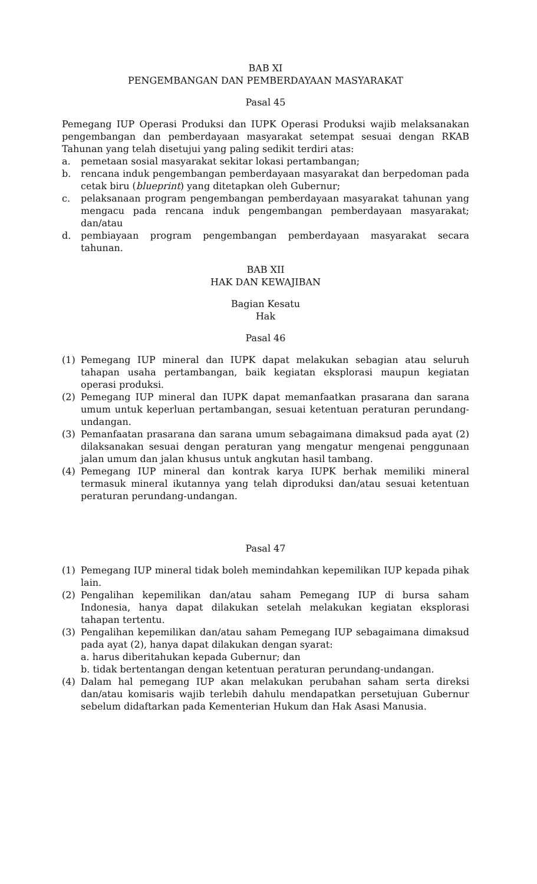BAB XI
PENGEMBANGAN DAN PEMBERDAYAAN MASYARAKAT
Pasal 45
Pemegang IUP Operasi Produksi dan IUPK Operasi Produksi wajib melaksanakan pengembangan dan pemberdayaan masyarakat setempat sesuai dengan RKAB Tahunan yang telah disetujui yang paling sedikit terdiri atas:
a. pemetaan sosial masyarakat sekitar lokasi pertambangan;
b. rencana induk pengembangan pemberdayaan masyarakat dan berpedoman pada cetak biru (blueprint) yang ditetapkan oleh Gubernur;
c. pelaksanaan program pengembangan pemberdayaan masyarakat tahunan yang mengacu pada rencana induk pengembangan pemberdayaan masyarakat; dan/atau
d. pembiayaan program pengembangan pemberdayaan masyarakat secara tahunan.
BAB XII
HAK DAN KEWAJIBAN
Bagian Kesatu
Hak
Pasal 46
(1) Pemegang IUP mineral dan IUPK dapat melakukan sebagian atau seluruh tahapan usaha pertambangan, baik kegiatan eksplorasi maupun kegiatan operasi produksi.
(2) Pemegang IUP mineral dan IUPK dapat memanfaatkan prasarana dan sarana umum untuk keperluan pertambangan, sesuai ketentuan peraturan perundang-undangan.
(3) Pemanfaatan prasarana dan sarana umum sebagaimana dimaksud pada ayat (2) dilaksanakan sesuai dengan peraturan yang mengatur mengenai penggunaan jalan umum dan jalan khusus untuk angkutan hasil tambang.
(4) Pemegang IUP mineral dan kontrak karya IUPK berhak memiliki mineral termasuk mineral ikutannya yang telah diproduksi dan/atau sesuai ketentuan peraturan perundang-undangan.
Pasal 47
(1) Pemegang IUP mineral tidak boleh memindahkan kepemilikan IUP kepada pihak lain.
(2) Pengalihan kepemilikan dan/atau saham Pemegang IUP di bursa saham Indonesia, hanya dapat dilakukan setelah melakukan kegiatan eksplorasi tahapan tertentu.
(3) Pengalihan kepemilikan dan/atau saham Pemegang IUP sebagaimana dimaksud pada ayat (2), hanya dapat dilakukan dengan syarat:
a. harus diberitahukan kepada Gubernur; dan
b. tidak bertentangan dengan ketentuan peraturan perundang-undangan.
(4) Dalam hal pemegang IUP akan melakukan perubahan saham serta direksi dan/atau komisaris wajib terlebih dahulu mendapatkan persetujuan Gubernur sebelum didaftarkan pada Kementerian Hukum dan Hak Asasi Manusia.